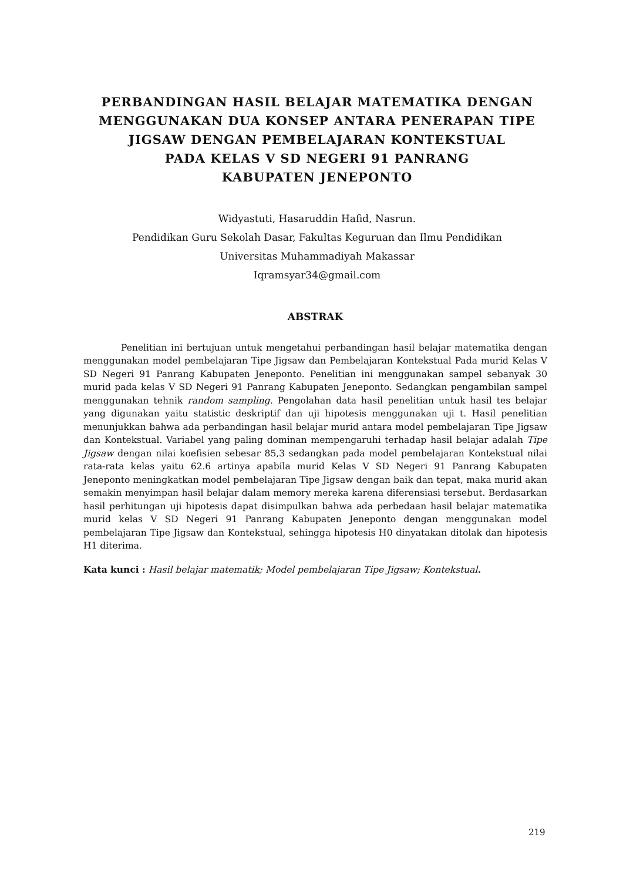PERBANDINGAN HASIL BELAJAR MATEMATIKA DENGAN MENGGUNAKAN DUA KONSEP ANTARA PENERAPAN TIPE JIGSAW DENGAN PEMBELAJARAN KONTEKSTUAL
PADA KELAS V SD NEGERI 91 PANRANG
KABUPATEN JENEPONTO
Widyastuti, Hasaruddin Hafid, Nasrun.
Pendidikan Guru Sekolah Dasar, Fakultas Keguruan dan Ilmu Pendidikan
Universitas Muhammadiyah Makassar
Iqramsyar34@gmail.com
ABSTRAK
Penelitian ini bertujuan untuk mengetahui perbandingan hasil belajar matematika dengan menggunakan model pembelajaran Tipe Jigsaw dan Pembelajaran Kontekstual Pada murid Kelas V SD Negeri 91 Panrang Kabupaten Jeneponto. Penelitian ini menggunakan sampel sebanyak 30 murid pada kelas V SD Negeri 91 Panrang Kabupaten Jeneponto. Sedangkan pengambilan sampel menggunakan tehnik random sampling. Pengolahan data hasil penelitian untuk hasil tes belajar yang digunakan yaitu statistic deskriptif dan uji hipotesis menggunakan uji t. Hasil penelitian menunjukkan bahwa ada perbandingan hasil belajar murid antara model pembelajaran Tipe Jigsaw dan Kontekstual. Variabel yang paling dominan mempengaruhi terhadap hasil belajar adalah Tipe Jigsaw dengan nilai koefisien sebesar 85,3 sedangkan pada model pembelajaran Kontekstual nilai rata-rata kelas yaitu 62.6 artinya apabila murid Kelas V SD Negeri 91 Panrang Kabupaten Jeneponto meningkatkan model pembelajaran Tipe Jigsaw dengan baik dan tepat, maka murid akan semakin menyimpan hasil belajar dalam memory mereka karena diferensiasi tersebut. Berdasarkan hasil perhitungan uji hipotesis dapat disimpulkan bahwa ada perbedaan hasil belajar matematika murid kelas V SD Negeri 91 Panrang Kabupaten Jeneponto dengan menggunakan model pembelajaran Tipe Jigsaw dan Kontekstual, sehingga hipotesis H0 dinyatakan ditolak dan hipotesis H1 diterima.
Kata kunci : Hasil belajar matematik; Model pembelajaran Tipe Jigsaw; Kontekstual.
219